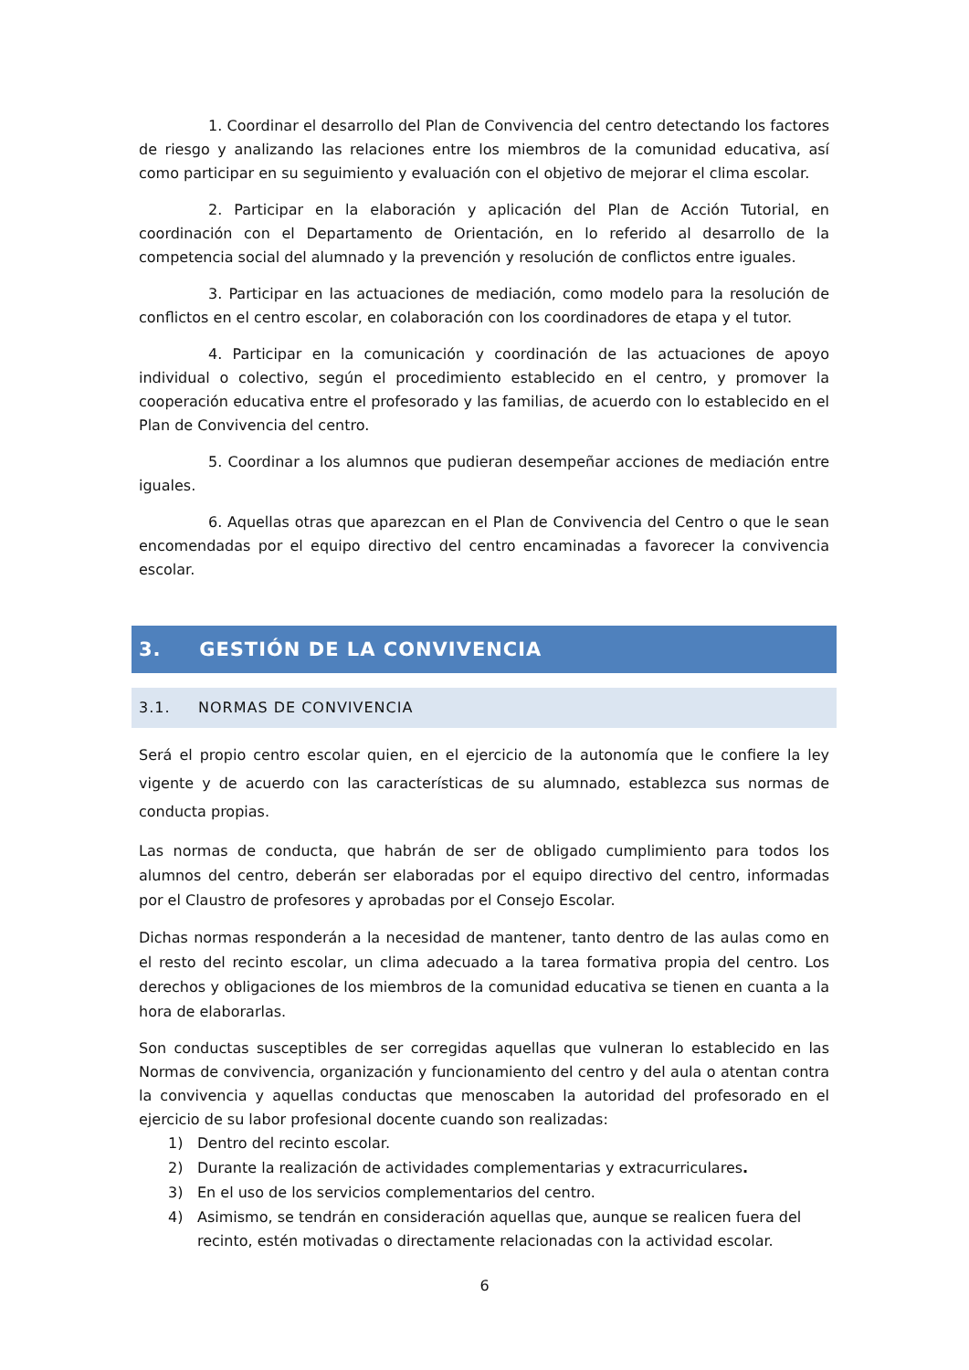1. Coordinar el desarrollo del Plan de Convivencia del centro detectando los factores de riesgo y analizando las relaciones entre los miembros de la comunidad educativa, así como participar en su seguimiento y evaluación con el objetivo de mejorar el clima escolar.
2. Participar en la elaboración y aplicación del Plan de Acción Tutorial, en coordinación con el Departamento de Orientación, en lo referido al desarrollo de la competencia social del alumnado y la prevención y resolución de conflictos entre iguales.
3. Participar en las actuaciones de mediación, como modelo para la resolución de conflictos en el centro escolar, en colaboración con los coordinadores de etapa y el tutor.
4. Participar en la comunicación y coordinación de las actuaciones de apoyo individual o colectivo, según el procedimiento establecido en el centro, y promover la cooperación educativa entre el profesorado y las familias, de acuerdo con lo establecido en el Plan de Convivencia del centro.
5. Coordinar a los alumnos que pudieran desempeñar acciones de mediación entre iguales.
6. Aquellas otras que aparezcan en el Plan de Convivencia del Centro o que le sean encomendadas por el equipo directivo del centro encaminadas a favorecer la convivencia escolar.
3. GESTIÓN DE LA CONVIVENCIA
3.1. NORMAS DE CONVIVENCIA
Será el propio centro escolar quien, en el ejercicio de la autonomía que le confiere la ley vigente y de acuerdo con las características de su alumnado, establezca sus normas de conducta propias.
Las normas de conducta, que habrán de ser de obligado cumplimiento para todos los alumnos del centro, deberán ser elaboradas por el equipo directivo del centro, informadas por el Claustro de profesores y aprobadas por el Consejo Escolar.
Dichas normas responderán a la necesidad de mantener, tanto dentro de las aulas como en el resto del recinto escolar, un clima adecuado a la tarea formativa propia del centro. Los derechos y obligaciones de los miembros de la comunidad educativa se tienen en cuanta a la hora de elaborarlas.
Son conductas susceptibles de ser corregidas aquellas que vulneran lo establecido en las Normas de convivencia, organización y funcionamiento del centro y del aula o atentan contra la convivencia y aquellas conductas que menoscaben la autoridad del profesorado en el ejercicio de su labor profesional docente cuando son realizadas:
1) Dentro del recinto escolar.
2) Durante la realización de actividades complementarias y extracurriculares.
3) En el uso de los servicios complementarios del centro.
4) Asimismo, se tendrán en consideración aquellas que, aunque se realicen fuera del recinto, estén motivadas o directamente relacionadas con la actividad escolar.
6